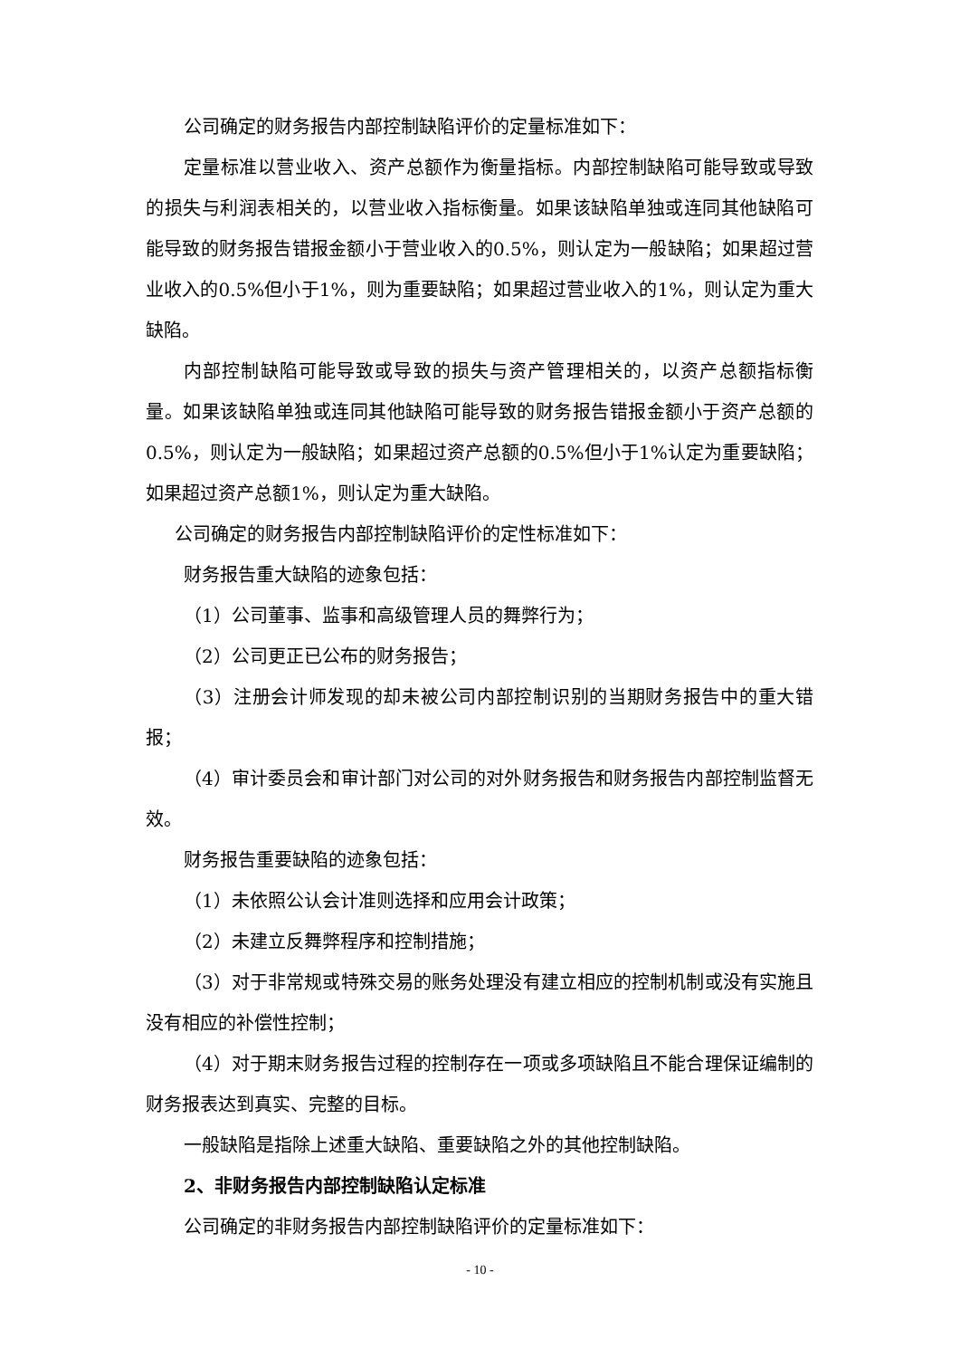公司确定的财务报告内部控制缺陷评价的定量标准如下：
定量标准以营业收入、资产总额作为衡量指标。内部控制缺陷可能导致或导致的损失与利润表相关的，以营业收入指标衡量。如果该缺陷单独或连同其他缺陷可能导致的财务报告错报金额小于营业收入的0.5%，则认定为一般缺陷；如果超过营业收入的0.5%但小于1%，则为重要缺陷；如果超过营业收入的1%，则认定为重大缺陷。
内部控制缺陷可能导致或导致的损失与资产管理相关的，以资产总额指标衡量。如果该缺陷单独或连同其他缺陷可能导致的财务报告错报金额小于资产总额的0.5%，则认定为一般缺陷；如果超过资产总额的0.5%但小于1%认定为重要缺陷；如果超过资产总额1%，则认定为重大缺陷。
公司确定的财务报告内部控制缺陷评价的定性标准如下：
财务报告重大缺陷的迹象包括：
（1）公司董事、监事和高级管理人员的舞弊行为；
（2）公司更正已公布的财务报告；
（3）注册会计师发现的却未被公司内部控制识别的当期财务报告中的重大错报；
（4）审计委员会和审计部门对公司的对外财务报告和财务报告内部控制监督无效。
财务报告重要缺陷的迹象包括：
（1）未依照公认会计准则选择和应用会计政策；
（2）未建立反舞弊程序和控制措施；
（3）对于非常规或特殊交易的账务处理没有建立相应的控制机制或没有实施且没有相应的补偿性控制；
（4）对于期末财务报告过程的控制存在一项或多项缺陷且不能合理保证编制的财务报表达到真实、完整的目标。
一般缺陷是指除上述重大缺陷、重要缺陷之外的其他控制缺陷。
2、非财务报告内部控制缺陷认定标准
公司确定的非财务报告内部控制缺陷评价的定量标准如下：
- 10 -